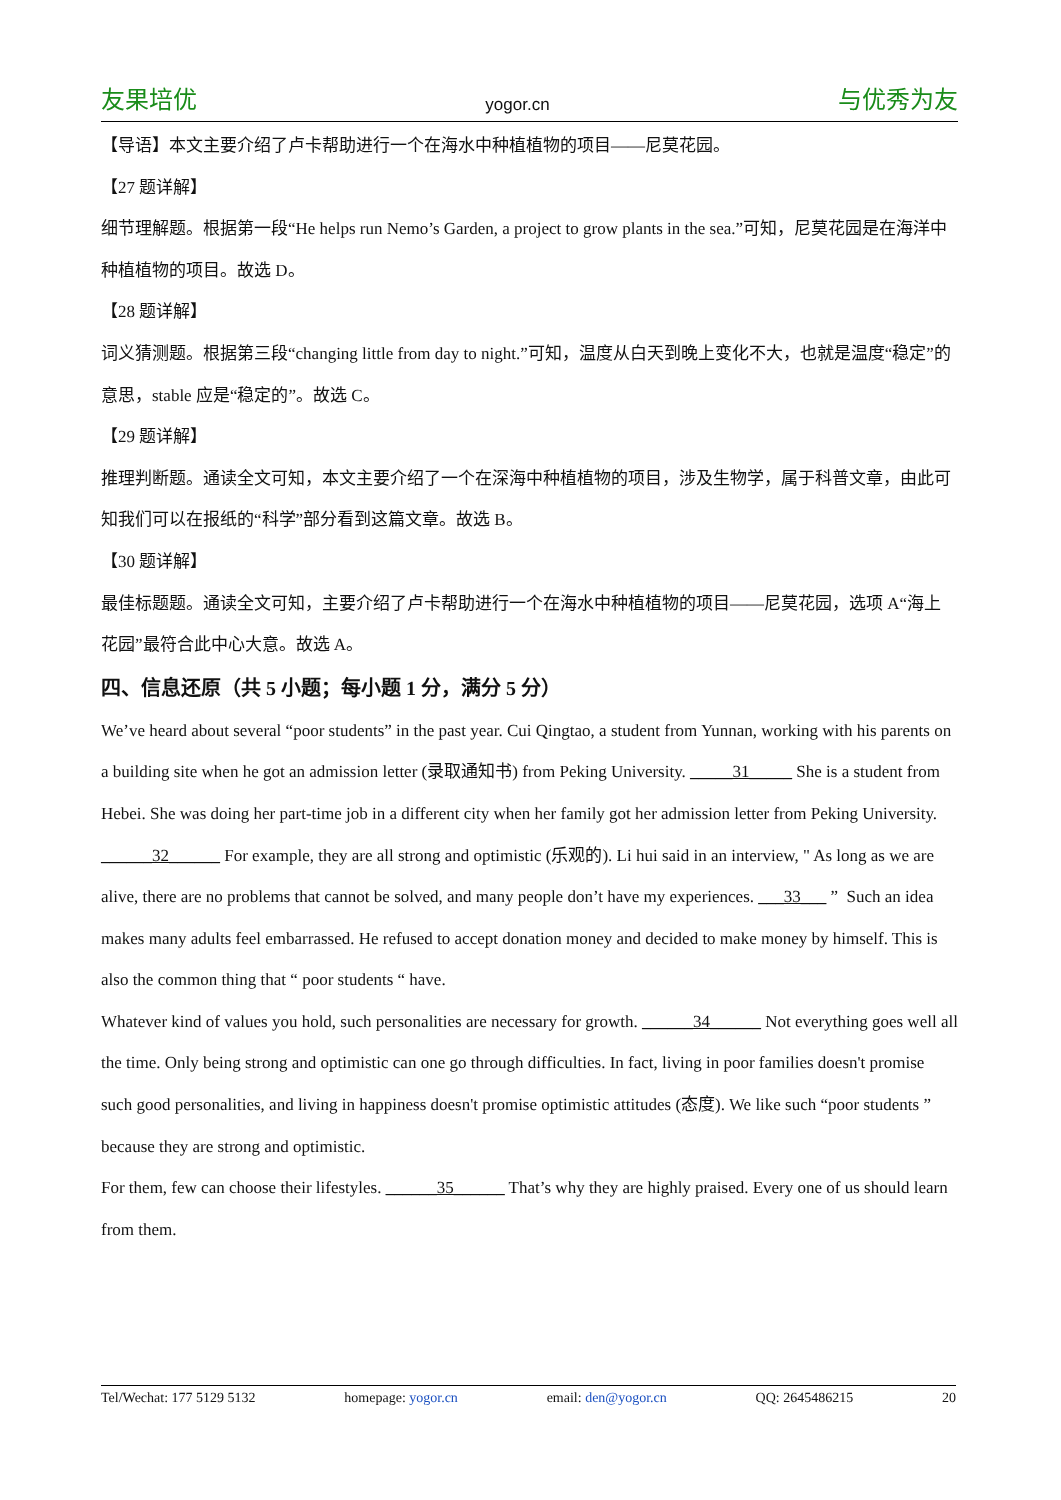友果培优 yogor.cn 与优秀为友
【导语】本文主要介绍了卢卡帮助进行一个在海水中种植植物的项目——尼莫花园。
【27 题详解】
细节理解题。根据第一段“He helps run Nemo’s Garden, a project to grow plants in the sea.”可知，尼莫花园是在海洋中种植植物的项目。故选 D。
【28 题详解】
词义猜测题。根据第三段“changing little from day to night.”可知，温度从白天到晚上变化不大，也就是温度“稳定”的意思，stable 应是“稳定的”。故选 C。
【29 题详解】
推理判断题。通读全文可知，本文主要介绍了一个在深海中种植植物的项目，涉及生物学，属于科普文章，由此可知我们可以在报纸的“科学”部分看到这篇文章。故选 B。
【30 题详解】
最佳标题题。通读全文可知，主要介绍了卢卡帮助进行一个在海水中种植植物的项目——尼莫花园，选项 A“海上花园”最符合此中心大意。故选 A。
四、信息还原（共 5 小题；每小题 1 分，满分 5 分）
We’ve heard about several “poor students” in the past year. Cui Qingtao, a student from Yunnan, working with his parents on a building site when he got an admission letter (录取通知书) from Peking University. _____31_____ She is a student from Hebei. She was doing her part-time job in a different city when her family got her admission letter from Peking University.
______32______ For example, they are all strong and optimistic (乐观的). Li hui said in an interview, " As long as we are alive, there are no problems that cannot be solved, and many people don’t have my experiences. ___33___ ” Such an idea makes many adults feel embarrassed. He refused to accept donation money and decided to make money by himself. This is also the common thing that “ poor students “ have.
Whatever kind of values you hold, such personalities are necessary for growth. ______34______ Not everything goes well all the time. Only being strong and optimistic can one go through difficulties. In fact, living in poor families doesn't promise such good personalities, and living in happiness doesn't promise optimistic attitudes (态度). We like such “poor students ”because they are strong and optimistic.
For them, few can choose their lifestyles. ______35______ That’s why they are highly praised. Every one of us should learn from them.
Tel/Wechat: 177 5129 5132 homepage: yogor.cn email: den@yogor.cn QQ: 2645486215 20